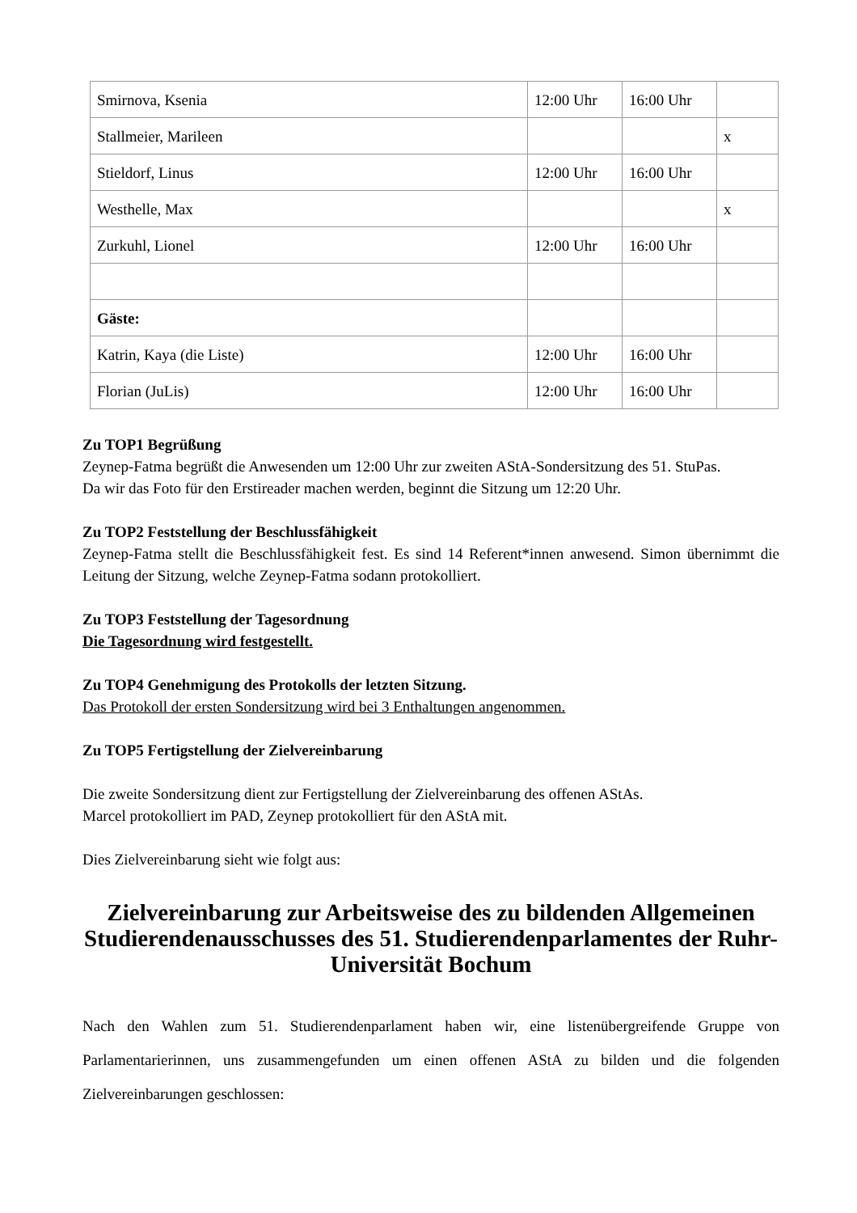| Smirnova, Ksenia | 12:00 Uhr | 16:00 Uhr | |
| Stallmeier, Marileen | | | x |
| Stieldorf, Linus | 12:00 Uhr | 16:00 Uhr | |
| Westhelle, Max | | | x |
| Zurkuhl, Lionel | 12:00 Uhr | 16:00 Uhr | |
| Gäste: | | | |
| Katrin, Kaya (die Liste) | 12:00 Uhr | 16:00 Uhr | |
| Florian (JuLis) | 12:00 Uhr | 16:00 Uhr | |
Zu TOP1 Begrüßung
Zeynep-Fatma begrüßt die Anwesenden um 12:00 Uhr zur zweiten AStA-Sondersitzung des 51. StuPas.
Da wir das Foto für den Erstireader machen werden, beginnt die Sitzung um 12:20 Uhr.
Zu TOP2 Feststellung der Beschlussfähigkeit
Zeynep-Fatma stellt die Beschlussfähigkeit fest. Es sind 14 Referent*innen anwesend. Simon über­nimmt die Leitung der Sitzung, welche Zeynep-Fatma sodann protokolliert.
Zu TOP3 Feststellung der Tagesordnung
Die Tagesordnung wird festgestellt.
Zu TOP4 Genehmigung des Protokolls der letzten Sitzung.
Das Protokoll der ersten Sondersitzung wird bei 3 Enthaltungen angenommen.
Zu TOP5 Fertigstellung der Zielvereinbarung
Die zweite Sondersitzung dient zur Fertigstellung der Zielvereinbarung des offenen AStAs.
Marcel protokolliert im PAD, Zeynep protokolliert für den AStA mit.
Dies Zielvereinbarung sieht wie folgt aus:
Zielvereinbarung zur Arbeitsweise des zu bildenden Allgemeinen Studierendenausschusses des 51. Studierendenparlamentes der Ruhr-Universität Bochum
Nach den Wahlen zum 51. Studierendenparlament haben wir, eine listenübergreifende Gruppe von Parlamentarierinnen, uns zusammengefunden um einen offenen AStA zu bilden und die folgenden Zielvereinbarungen geschlossen: